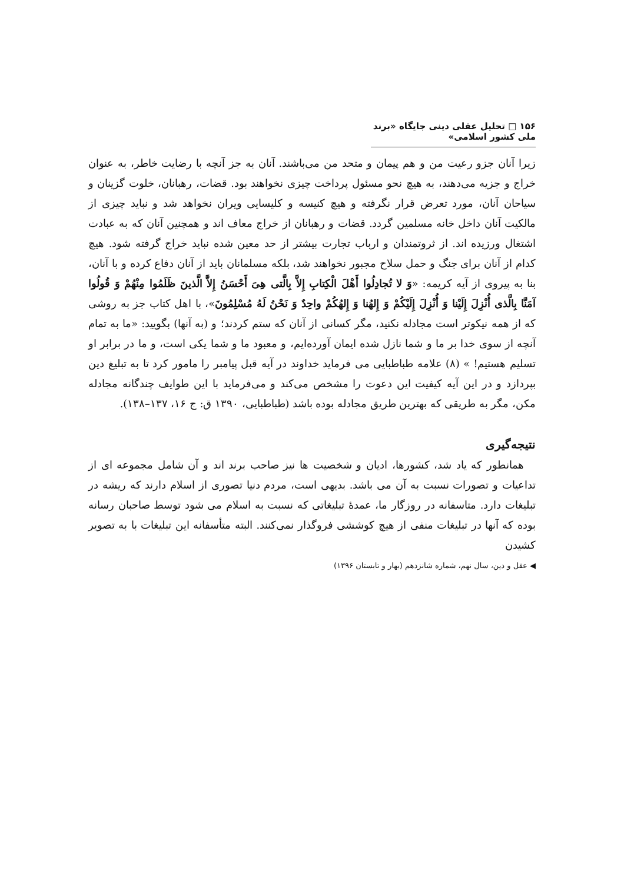۱۵۶ □ تحلیل عقلی دینی جایگاه «برند ملی کشور اسلامی»
زیرا آنان جزو رعیت من و هم پیمان و متحد من می‌باشند. آنان به جز آنچه با رضایت خاطر، به عنوان خراج و جزیه می‌دهند، به هیچ نحو مسئول پرداخت چیزی نخواهند بود. قضات، رهبانان، خلوت گزینان و سیاحان آنان، مورد تعرض قرار نگرفته و هیچ کنیسه و کلیسایی ویران نخواهد شد و نباید چیزی از مالکیت آنان داخل خانه مسلمین گردد. قضات و رهبانان از خراج معاف اند و همچنین آنان که به عبادت اشتغال ورزیده اند. از ثروتمندان و ارباب تجارت بیشتر از حد معین شده نباید خراج گرفته شود. هیچ کدام از آنان برای جنگ و حمل سلاح مجبور نخواهند شد، بلکه مسلمانان باید از آنان دفاع کرده و با آنان، بنا به پیروی از آیه کریمه: «وَ لا تُجادِلُوا أَهْلَ الْكِتابِ إِلاَّ بِالَّتی هِیَ أَحْسَنُ إِلاَّ الَّذینَ ظَلَمُوا مِنْهُمْ وَ قُولُوا آمَنَّا بِالَّذی أُنْزِلَ إِلَیْنا وَ أُنْزِلَ إِلَیْكُمْ وَ إِلهُنا وَ إِلهُكُمْ واحِدٌ وَ نَحْنُ لَهُ مُسْلِمُونَ»، با اهل کتاب جز به روشی که از همه نیکوتر است مجادله نکنید، مگر کسانی از آنان که ستم کردند؛ و (به آنها) بگویید: «ما به تمام آنچه از سوی خدا بر ما و شما نازل شده ایمان آورده‌ایم، و معبود ما و شما یکی است، و ما در برابر او تسلیم هستیم! » (۸) علامه طباطبایی می فرماید خداوند در آیه قبل پیامبر را مامور کرد تا به تبلیغ دین بپردازد و در این آیه کیفیت این دعوت را مشخص می‌کند و می‌فرماید با این طوایف چندگانه مجادله مکن، مگر به طریقی که بهترین طریق مجادله بوده باشد (طباطبایی، ۱۳۹۰ ق: ج ۱۶، ۱۳۷–۱۳۸).
نتیجه‌گیری
همانطور که یاد شد، کشورها، ادیان و شخصیت ها نیز صاحب برند اند و آن شامل مجموعه ای از تداعیات و تصورات نسبت به آن می باشد. بدیهی است، مردم دنیا تصوری از اسلام دارند که ریشه در تبلیغات دارد. متاسفانه در روزگار ما، عمدهٔ تبلیغاتی که نسبت به اسلام می شود توسط صاحبان رسانه بوده که آنها در تبلیغات منفی از هیچ کوششی فروگذار نمی‌کنند. البته متأسفانه این تبلیغات با به تصویر کشیدن
◀ عقل و دین، سال نهم، شماره شانزدهم (بهار و تابستان ۱۳۹۶)